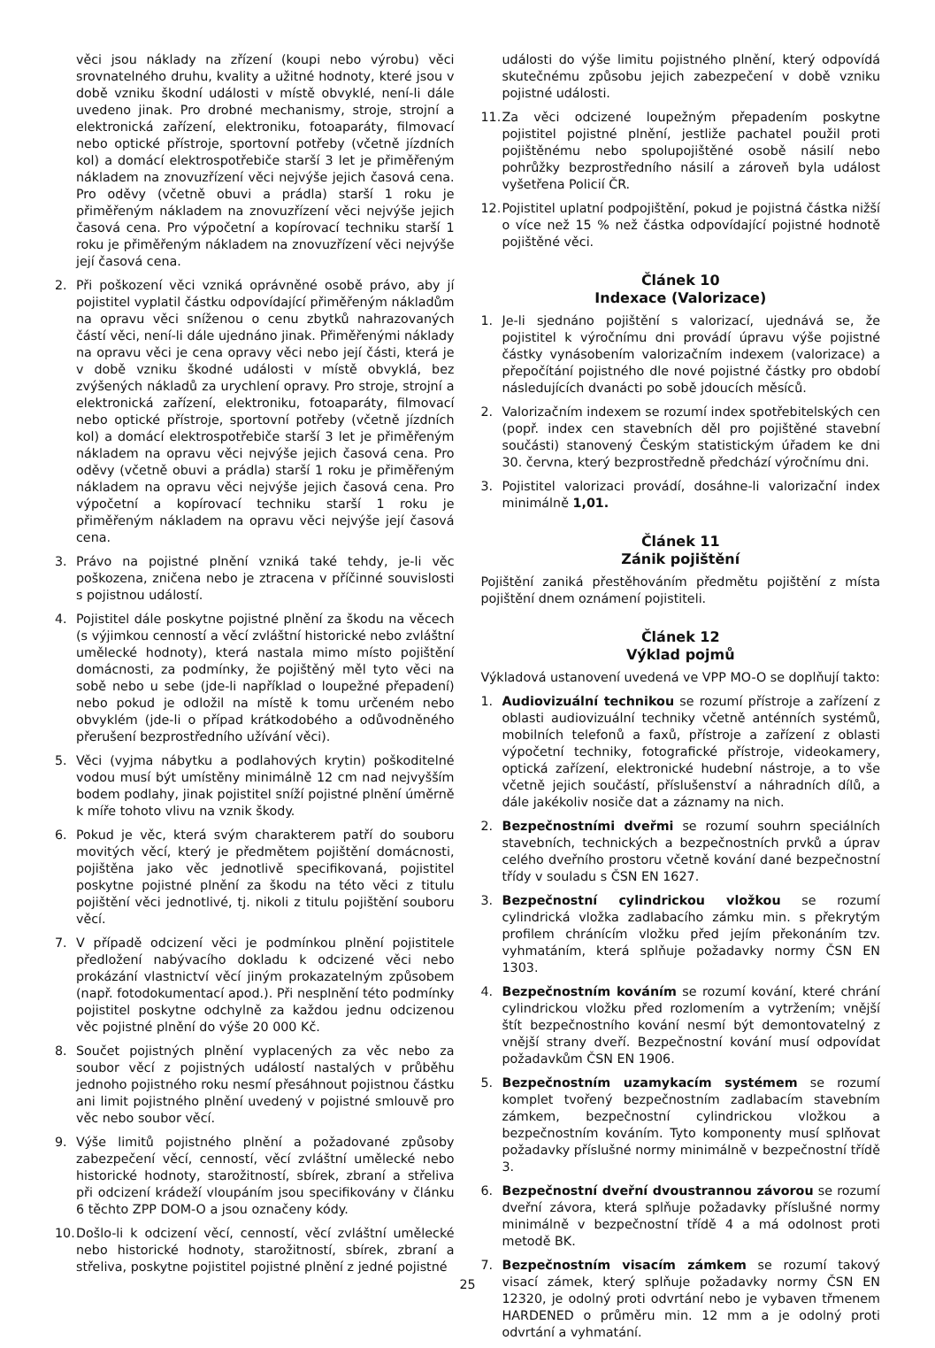věci jsou náklady na zřízení (koupi nebo výrobu) věci srovnatelného druhu, kvality a užitné hodnoty, které jsou v době vzniku škodní události v místě obvyklé, není-li dále uvedeno jinak. Pro drobné mechanismy, stroje, strojní a elektronická zařízení, elektroniku, fotoaparáty, filmovací nebo optické přístroje, sportovní potřeby (včetně jízdních kol) a domácí elektrospotřebiče starší 3 let je přiměřeným nákladem na znovuzřízení věci nejvýše jejich časová cena. Pro oděvy (včetně obuvi a prádla) starší 1 roku je přiměřeným nákladem na znovuzřízení věci nejvýše jejich časová cena. Pro výpočetní a kopírovací techniku starší 1 roku je přiměřeným nákladem na znovuzřízení věci nejvýše její časová cena.
2. Při poškození věci vzniká oprávněné osobě právo, aby jí pojistitel vyplatil částku odpovídající přiměřeným nákladům na opravu věci sníženou o cenu zbytků nahrazovaných částí věci, není-li dále ujednáno jinak. Přiměřenými náklady na opravu věci je cena opravy věci nebo její části, která je v době vzniku škodné události v místě obvyklá, bez zvýšených nákladů za urychlení opravy. Pro stroje, strojní a elektronická zařízení, elektroniku, fotoaparáty, filmovací nebo optické přístroje, sportovní potřeby (včetně jízdních kol) a domácí elektrospotřebiče starší 3 let je přiměřeným nákladem na opravu věci nejvýše jejich časová cena. Pro oděvy (včetně obuvi a prádla) starší 1 roku je přiměřeným nákladem na opravu věci nejvýše jejich časová cena. Pro výpočetní a kopírovací techniku starší 1 roku je přiměřeným nákladem na opravu věci nejvýše její časová cena.
3. Právo na pojistné plnění vzniká také tehdy, je-li věc poškozena, zničena nebo je ztracena v příčinné souvislosti s pojistnou událostí.
4. Pojistitel dále poskytne pojistné plnění za škodu na věcech (s výjimkou cenností a věcí zvláštní historické nebo zvláštní umělecké hodnoty), která nastala mimo místo pojištění domácnosti, za podmínky, že pojištěný měl tyto věci na sobě nebo u sebe (jde-li například o loupežné přepadení) nebo pokud je odložil na místě k tomu určeném nebo obvyklém (jde-li o případ krátkodobého a odůvodněného přerušení bezprostředního užívání věci).
5. Věci (vyjma nábytku a podlahových krytin) poškoditelné vodou musí být umístěny minimálně 12 cm nad nejvyšším bodem podlahy, jinak pojistitel sníží pojistné plnění úměrně k míře tohoto vlivu na vznik škody.
6. Pokud je věc, která svým charakterem patří do souboru movitých věcí, který je předmětem pojištění domácnosti, pojištěna jako věc jednotlivě specifikovaná, pojistitel poskytne pojistné plnění za škodu na této věci z titulu pojištění věci jednotlivé, tj. nikoli z titulu pojištění souboru věcí.
7. V případě odcizení věci je podmínkou plnění pojistitele předložení nabývacího dokladu k odcizené věci nebo prokázání vlastnictví věcí jiným prokazatelným způsobem (např. fotodokumentací apod.). Při nesplnění této podmínky pojistitel poskytne odchylně za každou jednu odcizenou věc pojistné plnění do výše 20 000 Kč.
8. Součet pojistných plnění vyplacených za věc nebo za soubor věcí z pojistných událostí nastalých v průběhu jednoho pojistného roku nesmí přesáhnout pojistnou částku ani limit pojistného plnění uvedený v pojistné smlouvě pro věc nebo soubor věcí.
9. Výše limitů pojistného plnění a požadované způsoby zabezpečení věcí, cenností, věcí zvláštní umělecké nebo historické hodnoty, starožitností, sbírek, zbraní a střeliva při odcizení krádeží vloupáním jsou specifikovány v článku 6 těchto ZPP DOM-O a jsou označeny kódy.
10. Došlo-li k odcizení věcí, cenností, věcí zvláštní umělecké nebo historické hodnoty, starožitností, sbírek, zbraní a střeliva, poskytne pojistitel pojistné plnění z jedné pojistné
události do výše limitu pojistného plnění, který odpovídá skutečnému způsobu jejich zabezpečení v době vzniku pojistné události.
11. Za věci odcizené loupežným přepadením poskytne pojistitel pojistné plnění, jestliže pachatel použil proti pojištěnému nebo spolupojištěné osobě násilí nebo pohrůžky bezprostředního násilí a zároveň byla událost vyšetřena Policií ČR.
12. Pojistitel uplatní podpojištění, pokud je pojistná částka nižší o více než 15 % než částka odpovídající pojistné hodnotě pojištěné věci.
Článek 10
Indexace (Valorizace)
1. Je-li sjednáno pojištění s valorizací, ujednává se, že pojistitel k výročnímu dni provádí úpravu výše pojistné částky vynásobením valorizačním indexem (valorizace) a přepočítání pojistného dle nové pojistné částky pro období následujících dvanácti po sobě jdoucích měsíců.
2. Valorizačním indexem se rozumí index spotřebitelských cen (popř. index cen stavebních děl pro pojištěné stavební součásti) stanovený Českým statistickým úřadem ke dni 30. června, který bezprostředně předchází výročnímu dni.
3. Pojistitel valorizaci provádí, dosáhne-li valorizační index minimálně 1,01.
Článek 11
Zánik pojištění
Pojištění zaniká přestěhováním předmětu pojištění z místa pojištění dnem oznámení pojistiteli.
Článek 12
Výklad pojmů
Výkladová ustanovení uvedená ve VPP MO-O se doplňují takto:
1. Audiovizuální technikou se rozumí přístroje a zařízení z oblasti audiovizuální techniky včetně anténních systémů, mobilních telefonů a faxů, přístroje a zařízení z oblasti výpočetní techniky, fotografické přístroje, videokamery, optická zařízení, elektronické hudební nástroje, a to vše včetně jejich součástí, příslušenství a náhradních dílů, a dále jakékoliv nosiče dat a záznamy na nich.
2. Bezpečnostními dveřmi se rozumí souhrn speciálních stavebních, technických a bezpečnostních prvků a úprav celého dveřního prostoru včetně kování dané bezpečnostní třídy v souladu s ČSN EN 1627.
3. Bezpečnostní cylindrickou vložkou se rozumí cylindrická vložka zadlabacího zámku min. s překrytým profilem chránícím vložku před jejím překonáním tzv. vyhmatáním, která splňuje požadavky normy ČSN EN 1303.
4. Bezpečnostním kováním se rozumí kování, které chrání cylindrickou vložku před rozlomením a vytržením; vnější štít bezpečnostního kování nesmí být demontovatelný z vnější strany dveří. Bezpečnostní kování musí odpovídat požadavkům ČSN EN 1906.
5. Bezpečnostním uzamykacím systémem se rozumí komplet tvořený bezpečnostním zadlabacím stavebním zámkem, bezpečnostní cylindrickou vložkou a bezpečnostním kováním. Tyto komponenty musí splňovat požadavky příslušné normy minimálně v bezpečnostní třídě 3.
6. Bezpečnostní dveřní dvoustrannou závorou se rozumí dveřní závora, která splňuje požadavky příslušné normy minimálně v bezpečnostní třídě 4 a má odolnost proti metodě BK.
7. Bezpečnostním visacím zámkem se rozumí takový visací zámek, který splňuje požadavky normy ČSN EN 12320, je odolný proti odvrtání nebo je vybaven třmenem HARDENED o průměru min. 12 mm a je odolný proti odvrtání a vyhmatání.
25